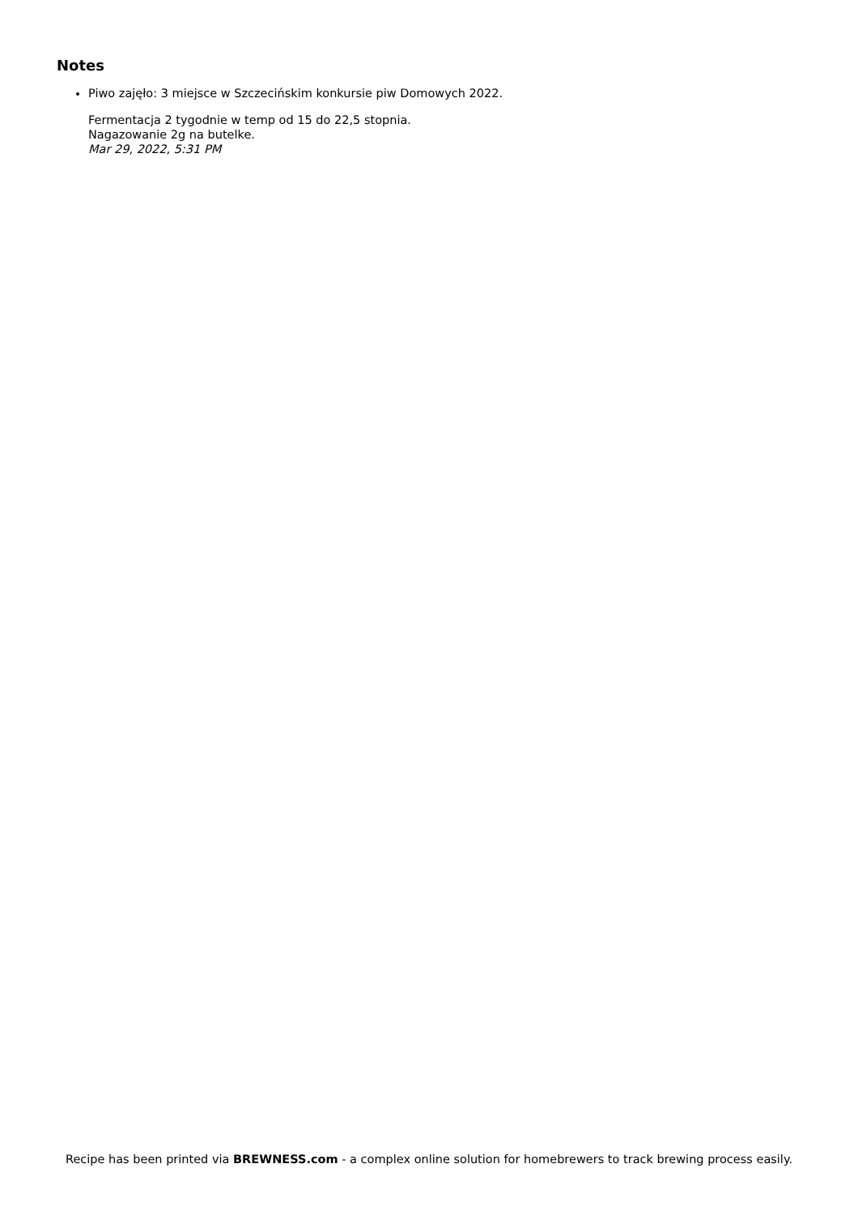Notes
Piwo zajęło: 3 miejsce w Szczecińskim konkursie piw Domowych 2022.
Fermentacja 2 tygodnie w temp od 15 do 22,5 stopnia.
Nagazowanie 2g na butelke.
Mar 29, 2022, 5:31 PM
Recipe has been printed via BREWNESS.com - a complex online solution for homebrewers to track brewing process easily.